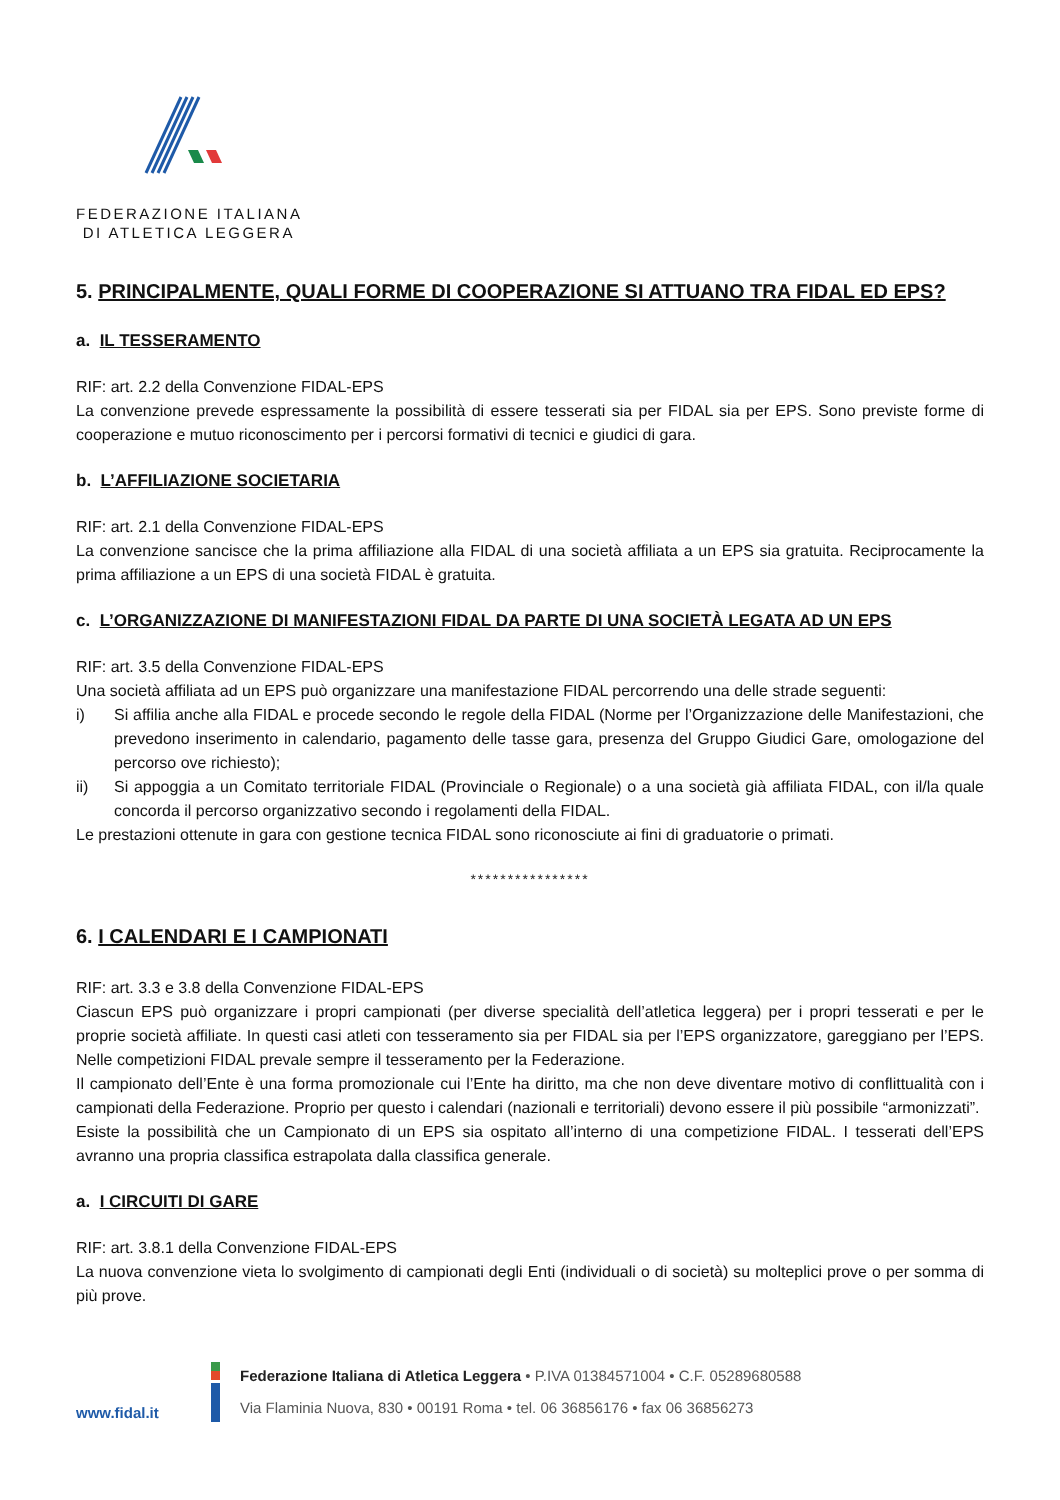FEDERAZIONE ITALIANA
DI ATLETICA LEGGERA
5. PRINCIPALMENTE, QUALI FORME DI COOPERAZIONE SI ATTUANO TRA FIDAL ED EPS?
a. IL TESSERAMENTO
RIF: art. 2.2 della Convenzione FIDAL-EPS
La convenzione prevede espressamente la possibilità di essere tesserati sia per FIDAL sia per EPS. Sono previste forme di cooperazione e mutuo riconoscimento per i percorsi formativi di tecnici e giudici di gara.
b. L’AFFILIAZIONE SOCIETARIA
RIF: art. 2.1 della Convenzione FIDAL-EPS
La convenzione sancisce che la prima affiliazione alla FIDAL di una società affiliata a un EPS sia gratuita. Reciprocamente la prima affiliazione a un EPS di una società FIDAL è gratuita.
c. L’ORGANIZZAZIONE DI MANIFESTAZIONI FIDAL DA PARTE DI UNA SOCIETÀ LEGATA AD UN EPS
RIF: art. 3.5 della Convenzione FIDAL-EPS
Una società affiliata ad un EPS può organizzare una manifestazione FIDAL percorrendo una delle strade seguenti:
i) Si affilia anche alla FIDAL e procede secondo le regole della FIDAL (Norme per l’Organizzazione delle Manifestazioni, che prevedono inserimento in calendario, pagamento delle tasse gara, presenza del Gruppo Giudici Gare, omologazione del percorso ove richiesto);
ii) Si appoggia a un Comitato territoriale FIDAL (Provinciale o Regionale) o a una società già affiliata FIDAL, con il/la quale concorda il percorso organizzativo secondo i regolamenti della FIDAL.
Le prestazioni ottenute in gara con gestione tecnica FIDAL sono riconosciute ai fini di graduatorie o primati.
****************
6. I CALENDARI E I CAMPIONATI
RIF: art. 3.3 e 3.8 della Convenzione FIDAL-EPS
Ciascun EPS può organizzare i propri campionati (per diverse specialità dell’atletica leggera) per i propri tesserati e per le proprie società affiliate. In questi casi atleti con tesseramento sia per FIDAL sia per l’EPS organizzatore, gareggiano per l’EPS. Nelle competizioni FIDAL prevale sempre il tesseramento per la Federazione.
Il campionato dell’Ente è una forma promozionale cui l’Ente ha diritto, ma che non deve diventare motivo di conflittualità con i campionati della Federazione. Proprio per questo i calendari (nazionali e territoriali) devono essere il più possibile “armonizzati”.
Esiste la possibilità che un Campionato di un EPS sia ospitato all’interno di una competizione FIDAL. I tesserati dell’EPS avranno una propria classifica estrapolata dalla classifica generale.
a. I CIRCUITI DI GARE
RIF: art. 3.8.1 della Convenzione FIDAL-EPS
La nuova convenzione vieta lo svolgimento di campionati degli Enti (individuali o di società) su molteplici prove o per somma di più prove.
www.fidal.it
Federazione Italiana di Atletica Leggera • P.IVA 01384571004 • C.F. 05289680588
Via Flaminia Nuova, 830 • 00191 Roma • tel. 06 36856176 • fax 06 36856273